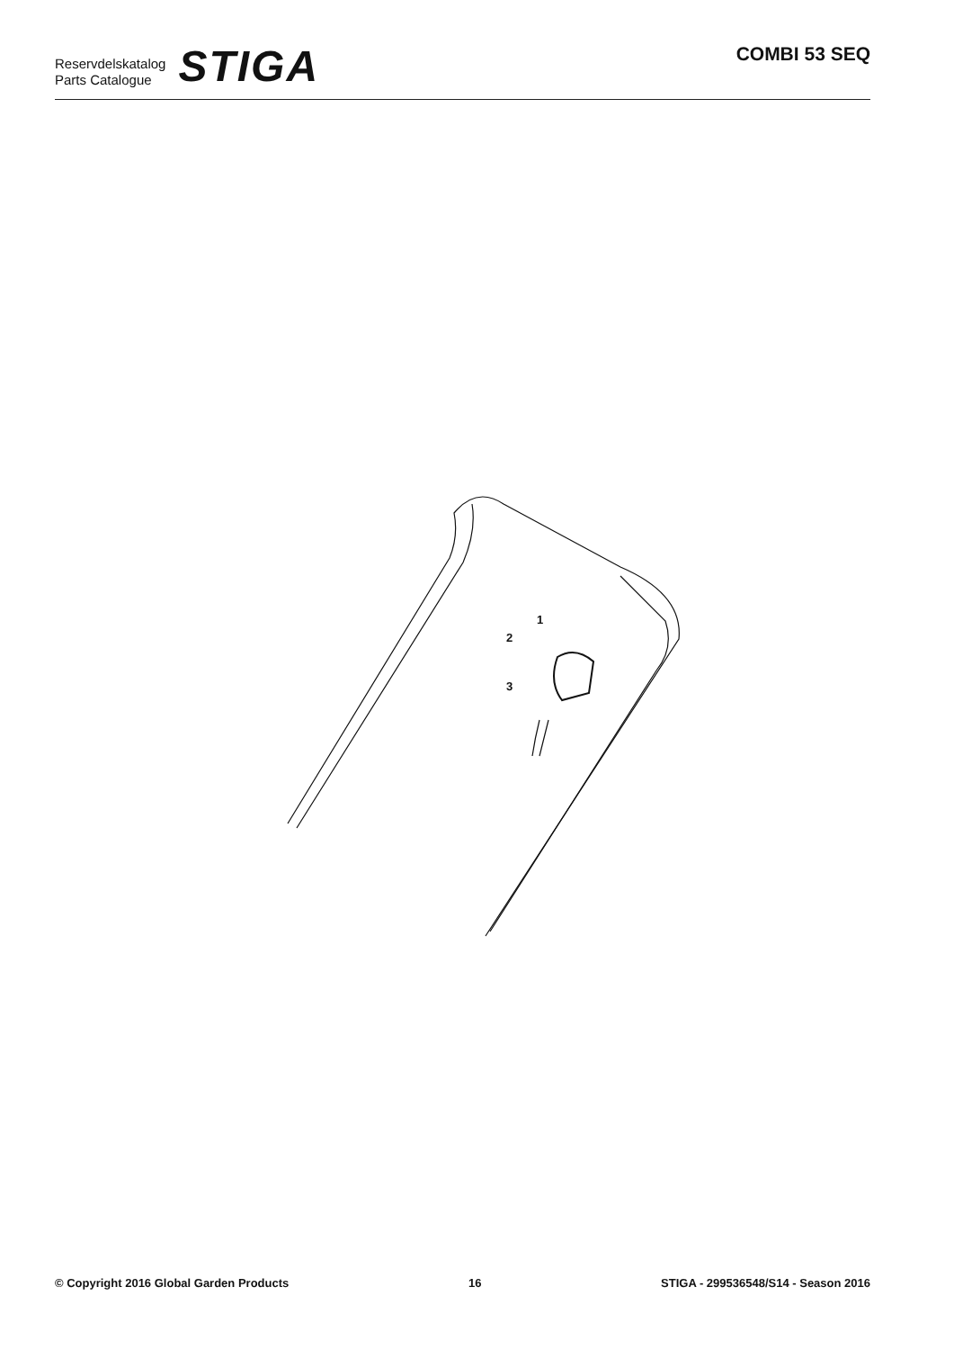Reservdelskatalog
Parts Catalogue
STIGA
COMBI 53 SEQ
1
2
3
© Copyright 2016 Global Garden Products 16 STIGA - 299536548/S14 - Season 2016